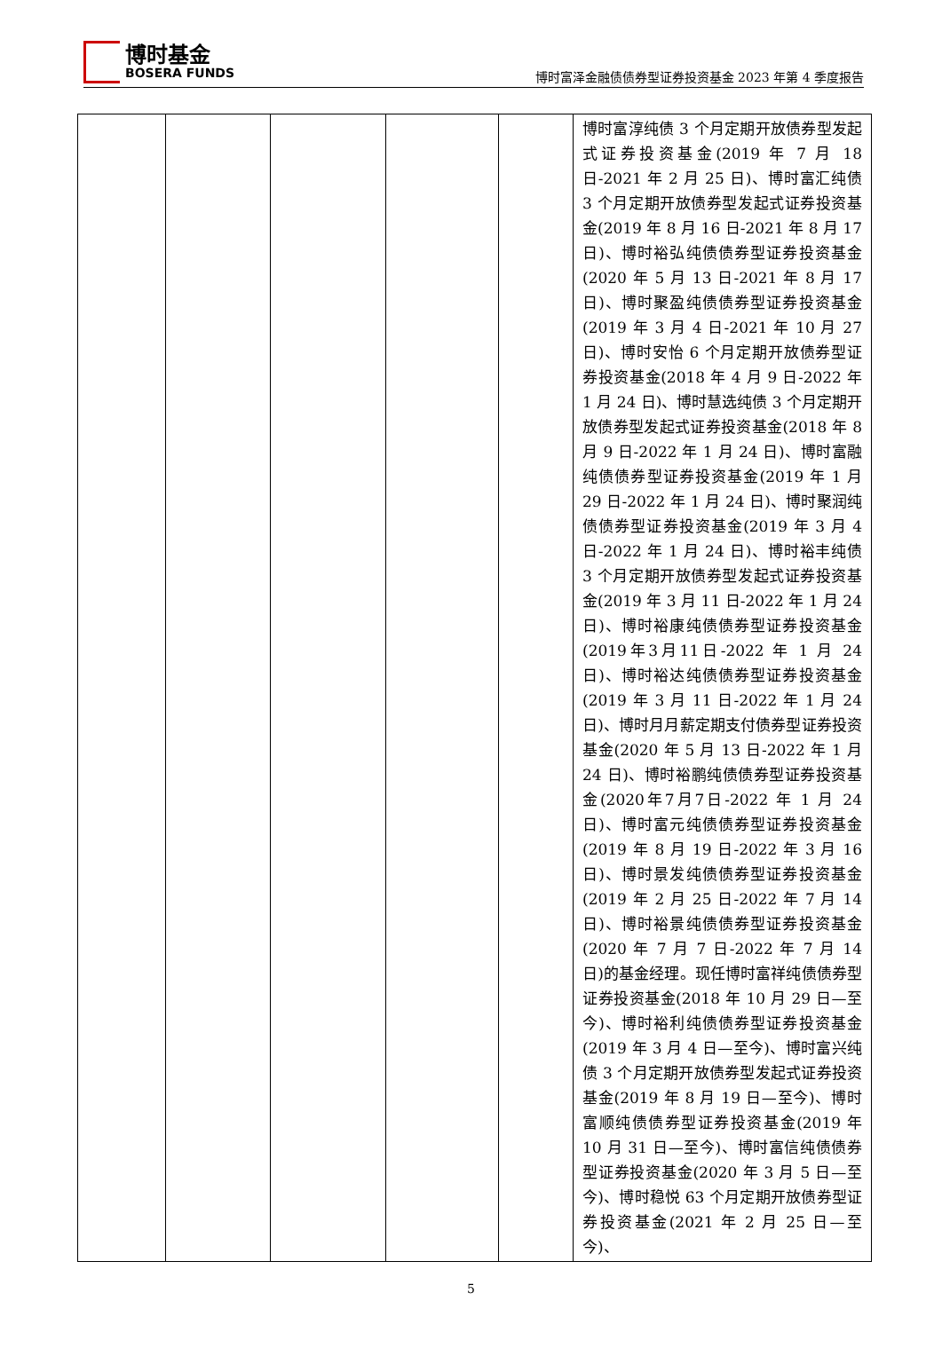博时基金
BOSERA FUNDS
博时富泽金融债债券型证券投资基金 2023 年第 4 季度报告
| | | | | | 博时富淳纯债 3 个月定期开放债券型发起式证券投资基金(2019 年 7 月 18 日-2021 年 2 月 25 日)、博时富汇纯债 3 个月定期开放债券型发起式证券投资基金(2019 年 8 月 16 日-2021 年 8 月 17 日)、博时裕弘纯债债券型证券投资基金(2020 年 5 月 13 日-2021 年 8 月 17 日)、博时聚盈纯债债券型证券投资基金(2019 年 3 月 4 日-2021 年 10 月 27 日)、博时安怡 6 个月定期开放债券型证券投资基金(2018 年 4 月 9 日-2022 年 1 月 24 日)、博时慧选纯债 3 个月定期开放债券型发起式证券投资基金(2018 年 8 月 9 日-2022 年 1 月 24 日)、博时富融纯债债券型证券投资基金(2019 年 1 月 29 日-2022 年 1 月 24 日)、博时聚润纯债债券型证券投资基金(2019 年 3 月 4 日-2022 年 1 月 24 日)、博时裕丰纯债 3 个月定期开放债券型发起式证券投资基金(2019 年 3 月 11 日-2022 年 1 月 24 日)、博时裕康纯债债券型证券投资基金(2019年3月11日-2022 年 1 月 24 日)、博时裕达纯债债券型证券投资基金(2019 年 3 月 11 日-2022 年 1 月 24 日)、博时月月薪定期支付债券型证券投资基金(2020 年 5 月 13 日-2022 年 1 月 24 日)、博时裕鹏纯债债券型证券投资基金(2020年7月7日-2022 年 1 月 24 日)、博时富元纯债债券型证券投资基金(2019 年 8 月 19 日-2022 年 3 月 16 日)、博时景发纯债债券型证券投资基金(2019 年 2 月 25 日-2022 年 7 月 14 日)、博时裕景纯债债券型证券投资基金(2020 年 7 月 7 日-2022 年 7 月 14 日)的基金经理。现任博时富祥纯债债券型证券投资基金(2018 年 10 月 29 日—至今)、博时裕利纯债债券型证券投资基金(2019 年 3 月 4 日—至今)、博时富兴纯债 3 个月定期开放债券型发起式证券投资基金(2019 年 8 月 19 日—至今)、博时富顺纯债债券型证券投资基金(2019 年 10 月 31 日—至今)、博时富信纯债债券型证券投资基金(2020 年 3 月 5 日—至今)、博时稳悦 63 个月定期开放债券型证券投资基金(2021 年 2 月 25 日—至今)、 |
5